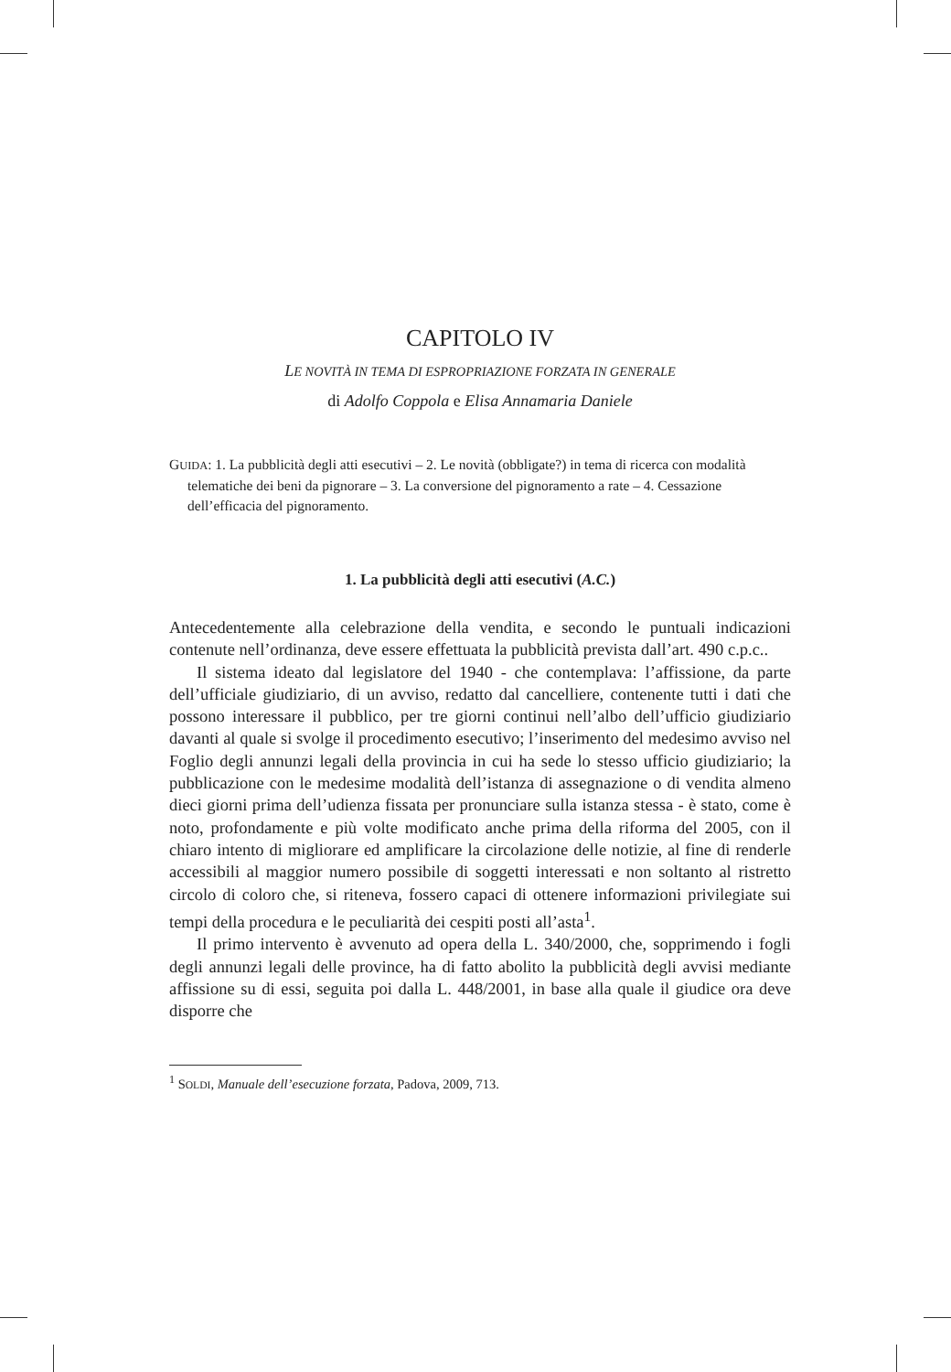CAPITOLO IV
LE NOVITÀ IN TEMA DI ESPROPRIAZIONE FORZATA IN GENERALE
di Adolfo Coppola e Elisa Annamaria Daniele
GUIDA: 1. La pubblicità degli atti esecutivi – 2. Le novità (obbligate?) in tema di ricerca con modalità telematiche dei beni da pignorare – 3. La conversione del pignoramento a rate – 4. Cessazione dell’efficacia del pignoramento.
1. La pubblicità degli atti esecutivi (A.C.)
Antecedentemente alla celebrazione della vendita, e secondo le puntuali indicazioni contenute nell’ordinanza, deve essere effettuata la pubblicità prevista dall’art. 490 c.p.c..
Il sistema ideato dal legislatore del 1940 - che contemplava: l’affissione, da parte dell’ufficiale giudiziario, di un avviso, redatto dal cancelliere, contenente tutti i dati che possono interessare il pubblico, per tre giorni continui nell’albo dell’ufficio giudiziario davanti al quale si svolge il procedimento esecutivo; l’inserimento del medesimo avviso nel Foglio degli annunzi legali della provincia in cui ha sede lo stesso ufficio giudiziario; la pubblicazione con le medesime modalità dell’istanza di assegnazione o di vendita almeno dieci giorni prima dell’udienza fissata per pronunciare sulla istanza stessa - è stato, come è noto, profondamente e più volte modificato anche prima della riforma del 2005, con il chiaro intento di migliorare ed amplificare la circolazione delle notizie, al fine di renderle accessibili al maggior numero possibile di soggetti interessati e non soltanto al ristretto circolo di coloro che, si riteneva, fossero capaci di ottenere informazioni privilegiate sui tempi della procedura e le peculiarità dei cespiti posti all’asta<sup>1</sup>.
Il primo intervento è avvenuto ad opera della L. 340/2000, che, sopprimendo i fogli degli annunzi legali delle province, ha di fatto abolito la pubblicità degli avvisi mediante affissione su di essi, seguita poi dalla L. 448/2001, in base alla quale il giudice ora deve disporre che
<sup>1</sup> SOLDI, Manuale dell’esecuzione forzata, Padova, 2009, 713.